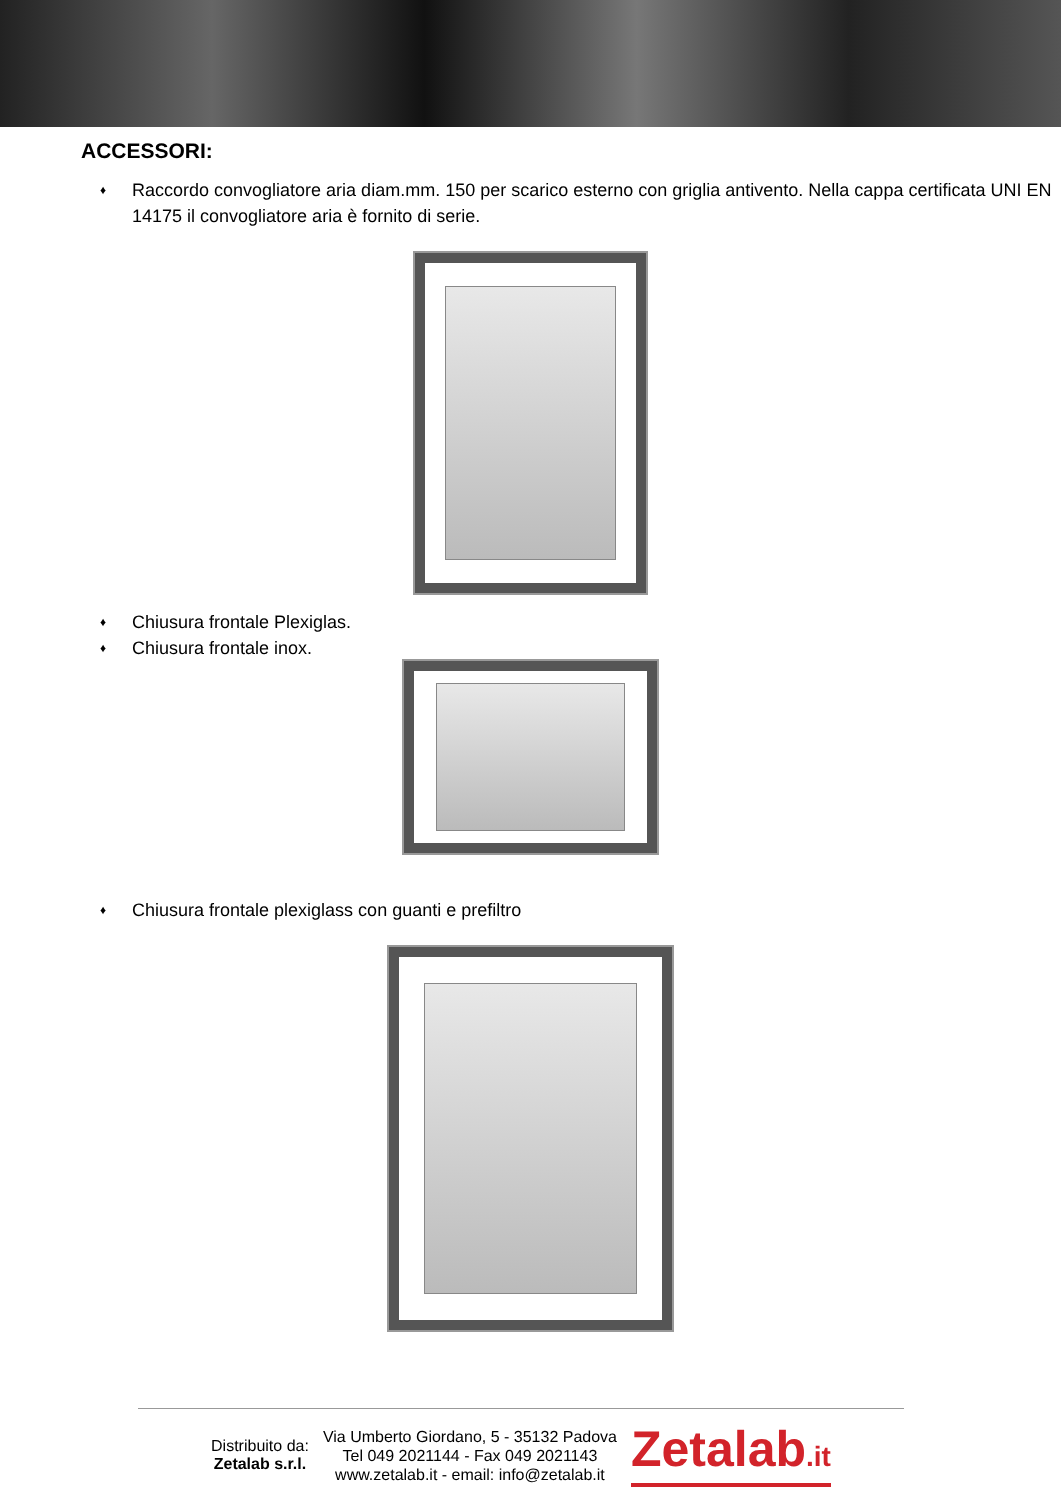ACCESSORI:
♦ Raccordo convogliatore aria diam.mm. 150 per scarico esterno con griglia antivento. Nella cappa certificata UNI EN 14175 il convogliatore aria è fornito di serie.
♦ Chiusura frontale Plexiglas.
♦ Chiusura frontale inox.
♦ Chiusura frontale plexiglass con guanti e prefiltro
Distribuito da:
Zetalab s.r.l.
Via Umberto Giordano, 5 - 35132 Padova
Tel 049 2021144 - Fax 049 2021143
www.zetalab.it - email: info@zetalab.it
Zetalab.it